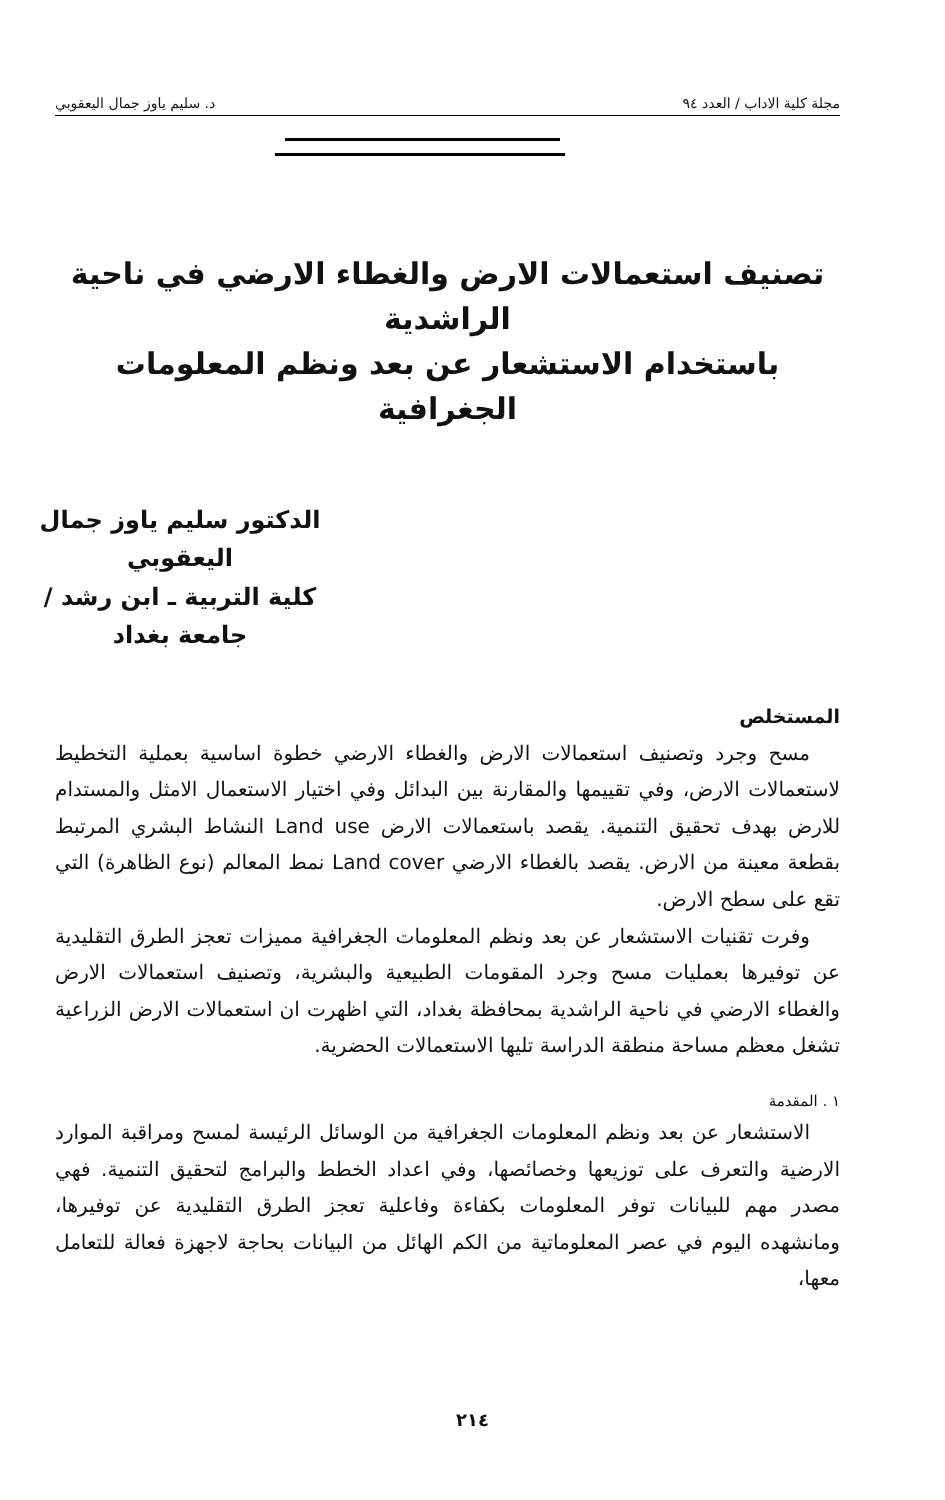مجلة كلية الاداب / العدد ٩٤ د. سليم ياوز جمال اليعقوبي
تصنيف استعمالات الارض والغطاء الارضي في ناحية الراشدية
باستخدام الاستشعار عن بعد ونظم المعلومات الجغرافية
الدكتور سليم ياوز جمال اليعقوبي
كلية التربية ـ ابن رشد / جامعة بغداد
المستخلص
مسح وجرد وتصنيف استعمالات الارض والغطاء الارضي خطوة اساسية بعملية التخطيط لاستعمالات الارض، وفي تقييمها والمقارنة بين البدائل وفي اختيار الاستعمال الامثل والمستدام للارض بهدف تحقيق التنمية. يقصد باستعمالات الارض Land use النشاط البشري المرتبط بقطعة معينة من الارض. يقصد بالغطاء الارضي Land cover نمط المعالم (نوع الظاهرة) التي تقع على سطح الارض.
وفرت تقنيات الاستشعار عن بعد ونظم المعلومات الجغرافية مميزات تعجز الطرق التقليدية عن توفيرها بعمليات مسح وجرد المقومات الطبيعية والبشرية، وتصنيف استعمالات الارض والغطاء الارضي في ناحية الراشدية بمحافظة بغداد، التي اظهرت ان استعمالات الارض الزراعية تشغل معظم مساحة منطقة الدراسة تليها الاستعمالات الحضرية.
١ . المقدمة
الاستشعار عن بعد ونظم المعلومات الجغرافية من الوسائل الرئيسة لمسح ومراقبة الموارد الارضية والتعرف على توزيعها وخصائصها، وفي اعداد الخطط والبرامج لتحقيق التنمية. فهي مصدر مهم للبيانات توفر المعلومات بكفاءة وفاعلية تعجز الطرق التقليدية عن توفيرها، ومانشهده اليوم في عصر المعلوماتية من الكم الهائل من البيانات بحاجة لاجهزة فعالة للتعامل معها،
٢١٤